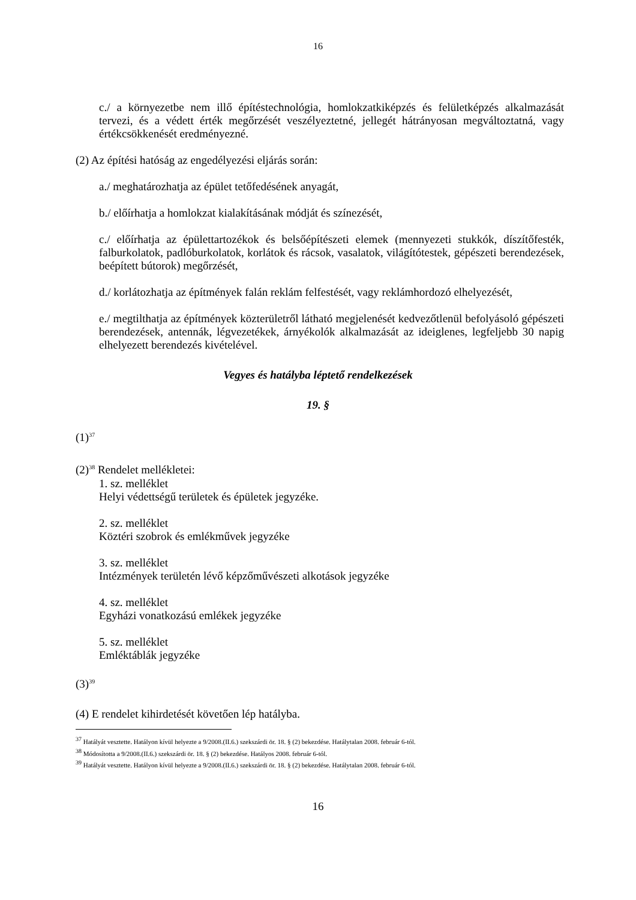16
c./ a környezetbe nem illő építéstechnológia, homlokzatkiképzés és felületképzés alkalmazását tervezi, és a védett érték megőrzését veszélyeztetné, jellegét hátrányosan megváltoztatná, vagy értékcsökkenését eredményezné.
(2) Az építési hatóság az engedélyezési eljárás során:
a./ meghatározhatja az épület tetőfedésének anyagát,
b./ előírhatja a homlokzat kialakításának módját és színezését,
c./ előírhatja az épülettartozékok és belsőépítészeti elemek (mennyezeti stukkók, díszítőfesték, falburkolatok, padlóburkolatok, korlátok és rácsok, vasalatok, világítótestek, gépészeti berendezések, beépített bútorok) megőrzését,
d./ korlátozhatja az építmények falán reklám felfestését, vagy reklámhordozó elhelyezését,
e./ megtilthatja az építmények közterületről látható megjelenését kedvezőtlenül befolyásoló gépészeti berendezések, antennák, légvezetékek, árnyékolók alkalmazását az ideiglenes, legfeljebb 30 napig elhelyezett berendezés kivételével.
Vegyes és hatályba léptető rendelkezések
19. §
(1)<sup>37</sup>
(2)<sup>38</sup> Rendelet mellékletei:
1. sz. melléklet
Helyi védettségű területek és épületek jegyzéke.
2. sz. melléklet
Köztéri szobrok és emlékművek jegyzéke
3. sz. melléklet
Intézmények területén lévő képzőművészeti alkotások jegyzéke
4. sz. melléklet
Egyházi vonatkozású emlékek jegyzéke
5. sz. melléklet
Emléktáblák jegyzéke
(3)<sup>39</sup>
(4) E rendelet kihirdetését követően lép hatályba.
<sup>37</sup> Hatályát vesztette. Hatályon kívül helyezte a 9/2008.(II.6.) szekszárdi ör. 18. § (2) bekezdése. Hatálytalan 2008. február 6-tól.
<sup>38</sup> Módosította a 9/2008.(II.6.) szekszárdi ör. 18. § (2) bekezdése. Hatályos 2008. február 6-tól.
<sup>39</sup> Hatályát vesztette. Hatályon kívül helyezte a 9/2008.(II.6.) szekszárdi ör. 18. § (2) bekezdése. Hatálytalan 2008. február 6-tól.
16